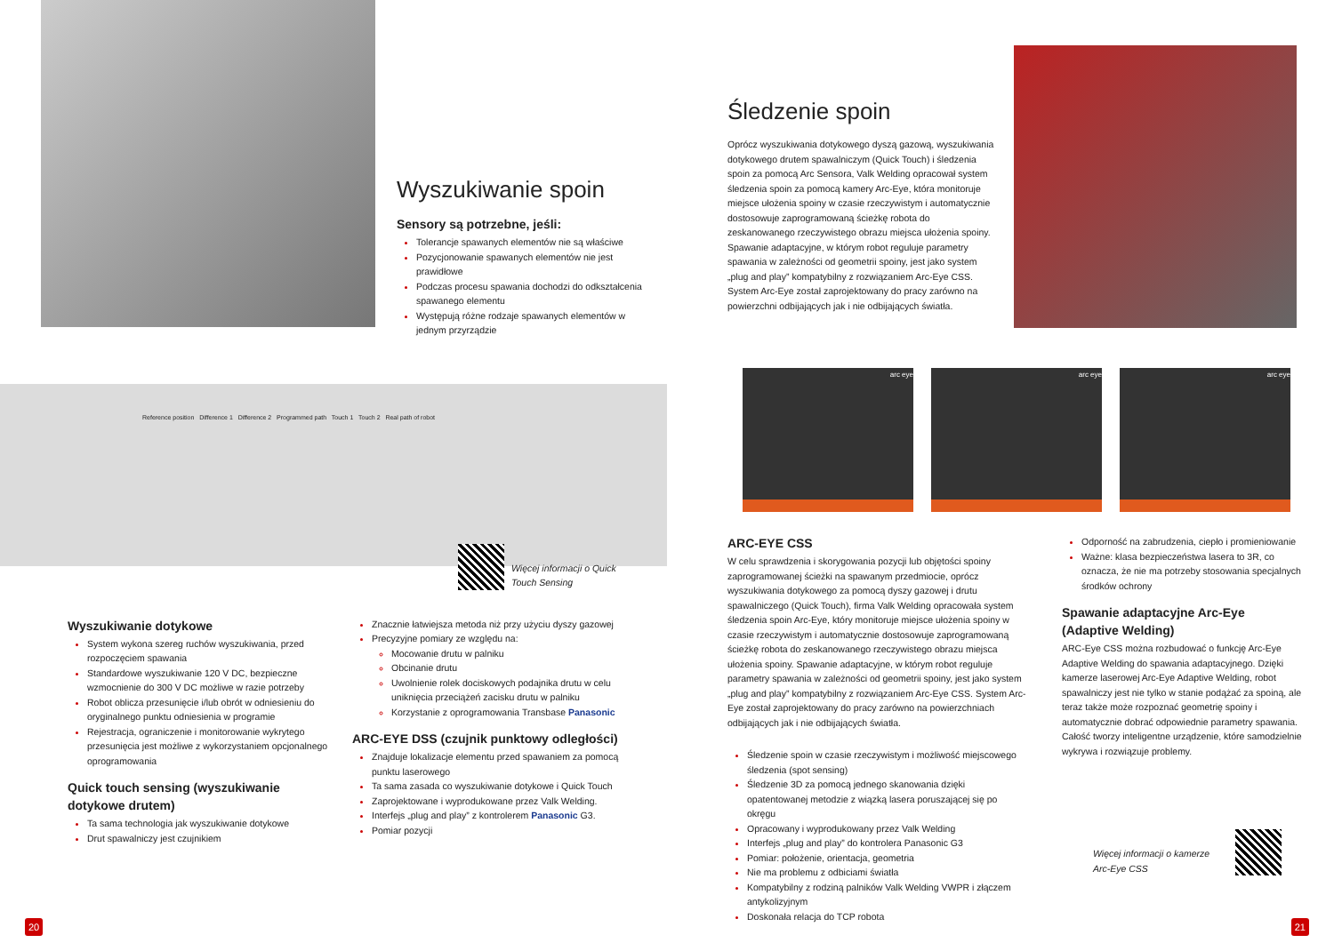Wyszukiwanie spoin
Sensory są potrzebne, jeśli:
Tolerancje spawanych elementów nie są właściwe
Pozycjonowanie spawanych elementów nie jest prawidłowe
Podczas procesu spawania dochodzi do odkształcenia spawanego elementu
Występują różne rodzaje spawanych elementów w jednym przyrządzie
Reference position Difference 1 Difference 2 Programmed path Touch 1 Touch 2 Real path of robot
Więcej informacji o Quick Touch Sensing
Wyszukiwanie dotykowe
System wykona szereg ruchów wyszukiwania, przed rozpoczęciem spawania
Standardowe wyszukiwanie 120 V DC, bezpieczne wzmocnienie do 300 V DC możliwe w razie potrzeby
Robot oblicza przesunięcie i/lub obrót w odniesieniu do oryginalnego punktu odniesienia w programie
Rejestracja, ograniczenie i monitorowanie wykrytego przesunięcia jest możliwe z wykorzystaniem opcjonalnego oprogramowania
Quick touch sensing (wyszukiwanie dotykowe drutem)
Ta sama technologia jak wyszukiwanie dotykowe
Drut spawalniczy jest czujnikiem
Znacznie łatwiejsza metoda niż przy użyciu dyszy gazowej
Precyzyjne pomiary ze względu na:
Mocowanie drutu w palniku
Obcinanie drutu
Uwolnienie rolek dociskowych podajnika drutu w celu uniknięcia przeciążeń zacisku drutu w palniku
Korzystanie z oprogramowania Transbase Panasonic
ARC-EYE DSS (czujnik punktowy odległości)
Znajduje lokalizacje elementu przed spawaniem za pomocą punktu laserowego
Ta sama zasada co wyszukiwanie dotykowe i Quick Touch
Zaprojektowane i wyprodukowane przez Valk Welding.
Interfejs „plug and play” z kontrolerem Panasonic G3.
Pomiar pozycji
20
Śledzenie spoin
Oprócz wyszukiwania dotykowego dyszą gazową, wyszukiwania dotykowego drutem spawalniczym (Quick Touch) i śledzenia spoin za pomocą Arc Sensora, Valk Welding opracował system śledzenia spoin za pomocą kamery Arc-Eye, która monitoruje miejsce ułożenia spoiny w czasie rzeczywistym i automatycznie dostosowuje zaprogramowaną ścieżkę robota do zeskanowanego rzeczywistego obrazu miejsca ułożenia spoiny. Spawanie adaptacyjne, w którym robot reguluje parametry spawania w zależności od geometrii spoiny, jest jako system „plug and play” kompatybilny z rozwiązaniem Arc-Eye CSS. System Arc-Eye został zaprojektowany do pracy zarówno na powierzchni odbijających jak i nie odbijających światła.
arc eye arc eye arc eye
ARC-EYE CSS
W celu sprawdzenia i skorygowania pozycji lub objętości spoiny zaprogramowanej ścieżki na spawanym przedmiocie, oprócz wyszukiwania dotykowego za pomocą dyszy gazowej i drutu spawalniczego (Quick Touch), firma Valk Welding opracowała system śledzenia spoin Arc-Eye, który monitoruje miejsce ułożenia spoiny w czasie rzeczywistym i automatycznie dostosowuje zaprogramowaną ścieżkę robota do zeskanowanego rzeczywistego obrazu miejsca ułożenia spoiny. Spawanie adaptacyjne, w którym robot reguluje parametry spawania w zależności od geometrii spoiny, jest jako system „plug and play” kompatybilny z rozwiązaniem Arc-Eye CSS. System Arc-Eye został zaprojektowany do pracy zarówno na powierzchniach odbijających jak i nie odbijających światła.
Śledzenie spoin w czasie rzeczywistym i możliwość miejscowego śledzenia (spot sensing)
Śledzenie 3D za pomocą jednego skanowania dzięki opatentowanej metodzie z wiązką lasera poruszającej się po okręgu
Opracowany i wyprodukowany przez Valk Welding
Interfejs „plug and play” do kontrolera Panasonic G3
Pomiar: położenie, orientacja, geometria
Nie ma problemu z odbiciami światła
Kompatybilny z rodziną palników Valk Welding VWPR i złączem antykolizyjnym
Doskonała relacja do TCP robota
Odporność na zabrudzenia, ciepło i promieniowanie
Ważne: klasa bezpieczeństwa lasera to 3R, co oznacza, że nie ma potrzeby stosowania specjalnych środków ochrony
Spawanie adaptacyjne Arc-Eye (Adaptive Welding)
ARC-Eye CSS można rozbudować o funkcję Arc-Eye Adaptive Welding do spawania adaptacyjnego. Dzięki kamerze laserowej Arc-Eye Adaptive Welding, robot spawalniczy jest nie tylko w stanie podążać za spoiną, ale teraz także może rozpoznać geometrię spoiny i automatycznie dobrać odpowiednie parametry spawania. Całość tworzy inteligentne urządzenie, które samodzielnie wykrywa i rozwiązuje problemy.
Więcej informacji o kamerze Arc-Eye CSS
21